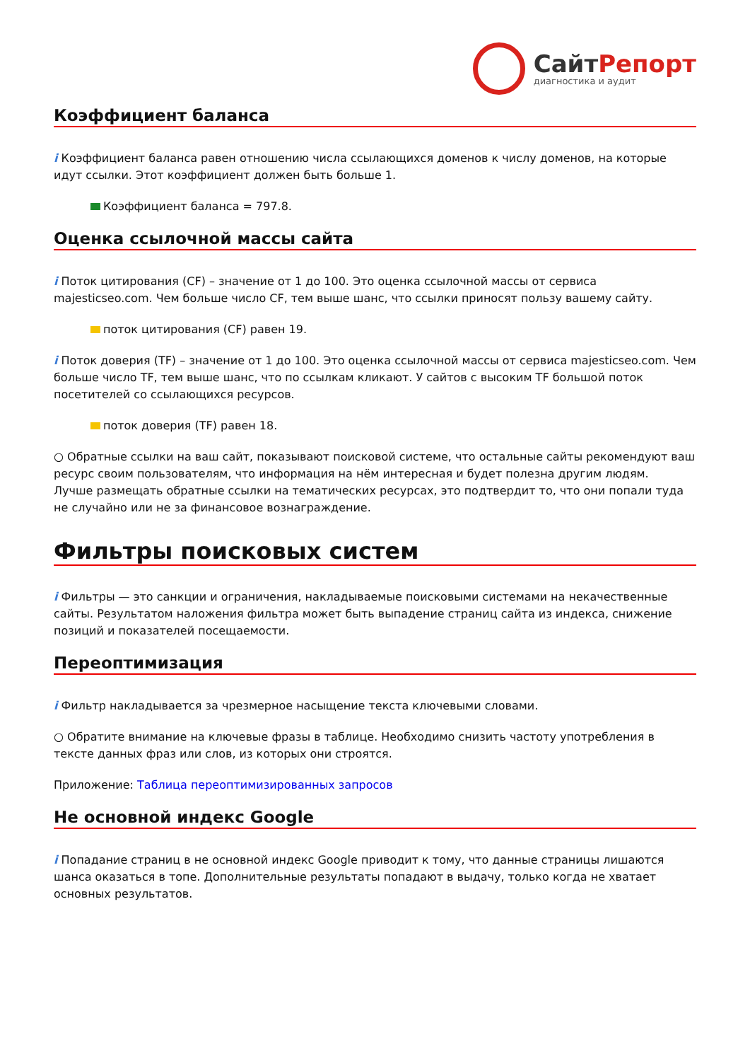Сайт Репорт
диагностика и аудит
Коэффициент баланса
i Коэффициент баланса равен отношению числа ссылающихся доменов к числу доменов, на которые идут ссылки. Этот коэффициент должен быть больше 1.
Коэффициент баланса = 797.8.
Оценка ссылочной массы сайта
i Поток цитирования (CF) – значение от 1 до 100. Это оценка ссылочной массы от сервиса majesticseo.com. Чем больше число CF, тем выше шанс, что ссылки приносят пользу вашему сайту.
поток цитирования (CF) равен 19.
i Поток доверия (TF) – значение от 1 до 100. Это оценка ссылочной массы от сервиса majesticseo.com. Чем больше число TF, тем выше шанс, что по ссылкам кликают. У сайтов с высоким TF большой поток посетителей со ссылающихся ресурсов.
поток доверия (TF) равен 18.
○ Обратные ссылки на ваш сайт, показывают поисковой системе, что остальные сайты рекомендуют ваш ресурс своим пользователям, что информация на нём интересная и будет полезна другим людям.
Лучше размещать обратные ссылки на тематических ресурсах, это подтвердит то, что они попали туда не случайно или не за финансовое вознаграждение.
Фильтры поисковых систем
i Фильтры — это санкции и ограничения, накладываемые поисковыми системами на некачественные сайты. Результатом наложения фильтра может быть выпадение страниц сайта из индекса, снижение позиций и показателей посещаемости.
Переоптимизация
i Фильтр накладывается за чрезмерное насыщение текста ключевыми словами.
○ Обратите внимание на ключевые фразы в таблице. Необходимо снизить частоту употребления в тексте данных фраз или слов, из которых они строятся.
Приложение: Таблица переоптимизированных запросов
Не основной индекс Google
i Попадание страниц в не основной индекс Google приводит к тому, что данные страницы лишаются шанса оказаться в топе. Дополнительные результаты попадают в выдачу, только когда не хватает основных результатов.